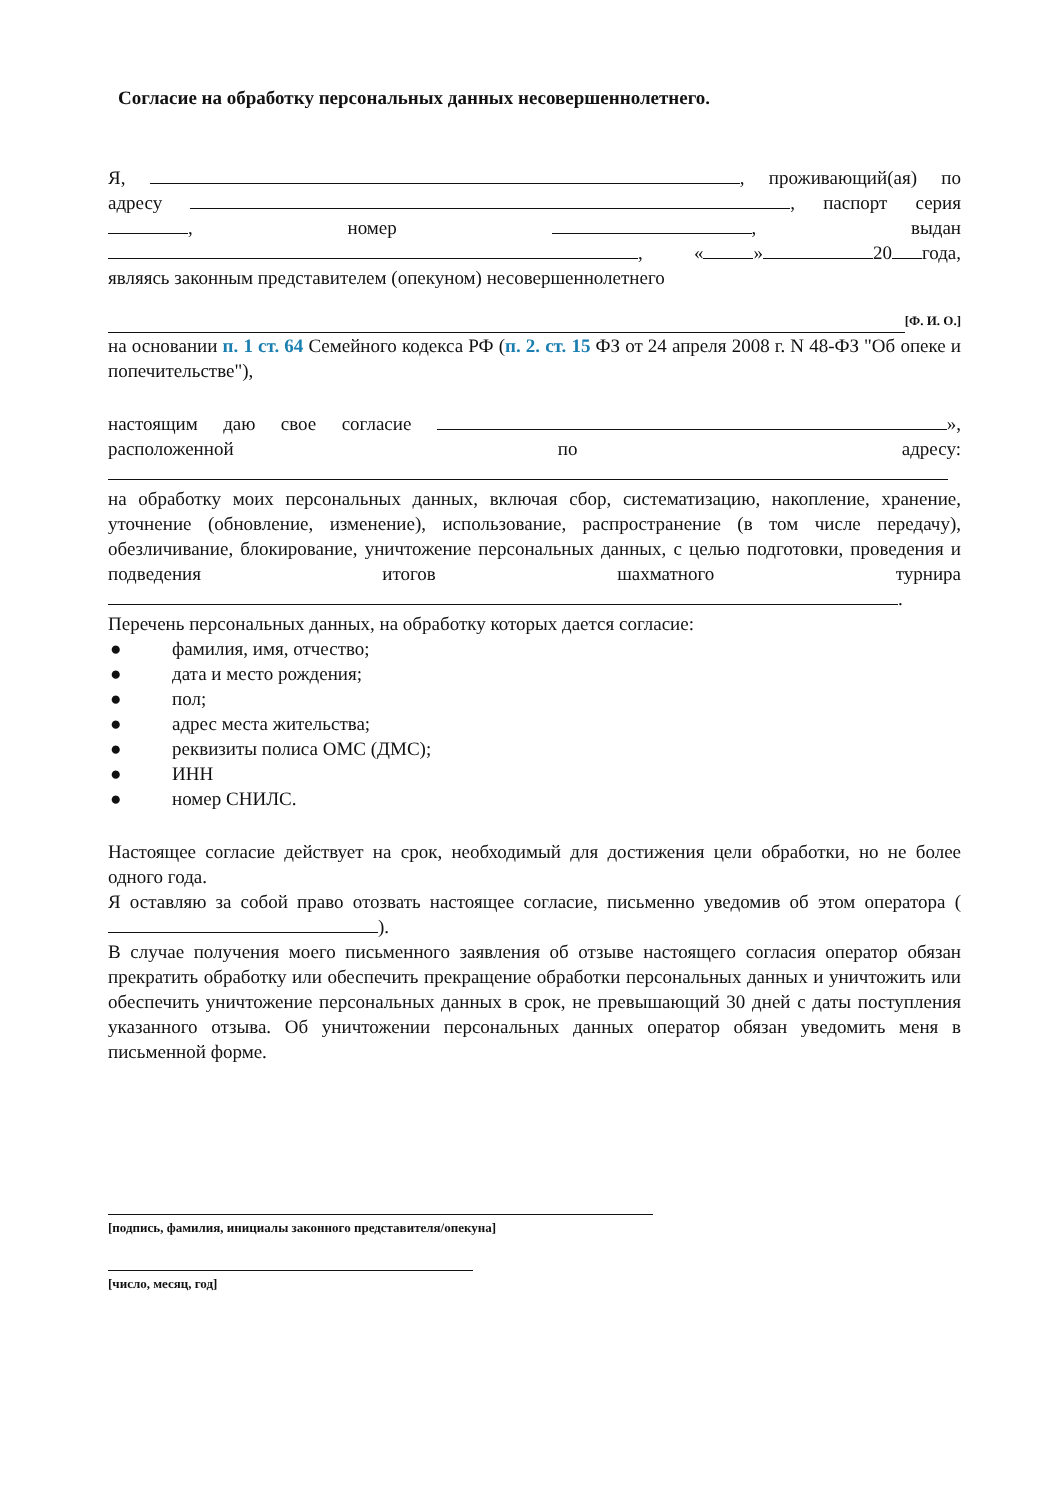Согласие на обработку персональных данных несовершеннолетнего.
Я, , проживающий(ая) по адресу , паспорт серия , номер , выдан , « » 20 года, являясь законным представителем (опекуном) несовершеннолетнего
[Ф. И. О.]
на основании п. 1 ст. 64 Семейного кодекса РФ (п. 2. ст. 15 ФЗ от 24 апреля 2008 г. N 48-ФЗ "Об опеке и попечительстве"),
настоящим даю свое согласие », расположенной по адресу: на обработку моих персональных данных, включая сбор, систематизацию, накопление, хранение, уточнение (обновление, изменение), использование, распространение (в том числе передачу), обезличивание, блокирование, уничтожение персональных данных, с целью подготовки, проведения и подведения итогов шахматного турнира .
Перечень персональных данных, на обработку которых дается согласие:
● фамилия, имя, отчество;
● дата и место рождения;
● пол;
● адрес места жительства;
● реквизиты полиса ОМС (ДМС);
● ИНН
● номер СНИЛС.
Настоящее согласие действует на срок, необходимый для достижения цели обработки, но не более одного года.
Я оставляю за собой право отозвать настоящее согласие, письменно уведомив об этом оператора ( ).
В случае получения моего письменного заявления об отзыве настоящего согласия оператор обязан прекратить обработку или обеспечить прекращение обработки персональных данных и уничтожить или обеспечить уничтожение персональных данных в срок, не превышающий 30 дней с даты поступления указанного отзыва. Об уничтожении персональных данных оператор обязан уведомить меня в письменной форме.
[подпись, фамилия, инициалы законного представителя/опекуна]
[число, месяц, год]